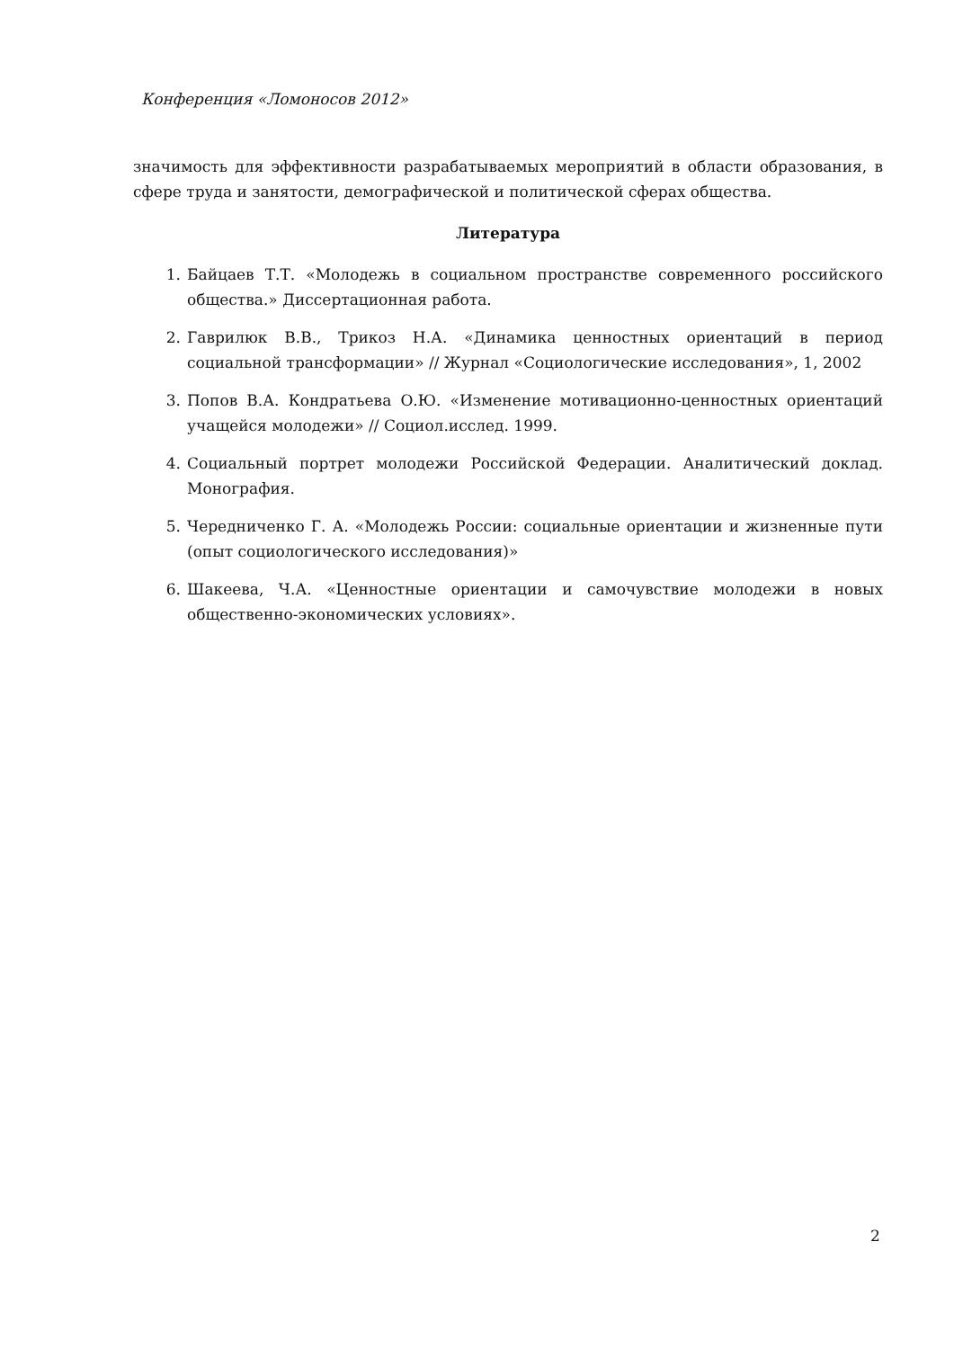Конференция «Ломоносов 2012»
значимость для эффективности разрабатываемых мероприятий в области образования, в сфере труда и занятости, демографической и политической сферах общества.
Литература
1. Байцаев Т.Т. «Молодежь в социальном пространстве современного российского общества.» Диссертационная работа.
2. Гаврилюк В.В., Трикоз Н.А. «Динамика ценностных ориентаций в период социальной трансформации» // Журнал «Социологические исследования», 1, 2002
3. Попов В.А. Кондратьева О.Ю. «Изменение мотивационно-ценностных ориентаций учащейся молодежи» // Социол.исслед. 1999.
4. Социальный портрет молодежи Российской Федерации. Аналитический доклад. Монография.
5. Чередниченко Г. А. «Молодежь России: социальные ориентации и жизненные пути (опыт социологического исследования)»
6. Шакеева, Ч.А. «Ценностные ориентации и самочувствие молодежи в новых общественно-экономических условиях».
2